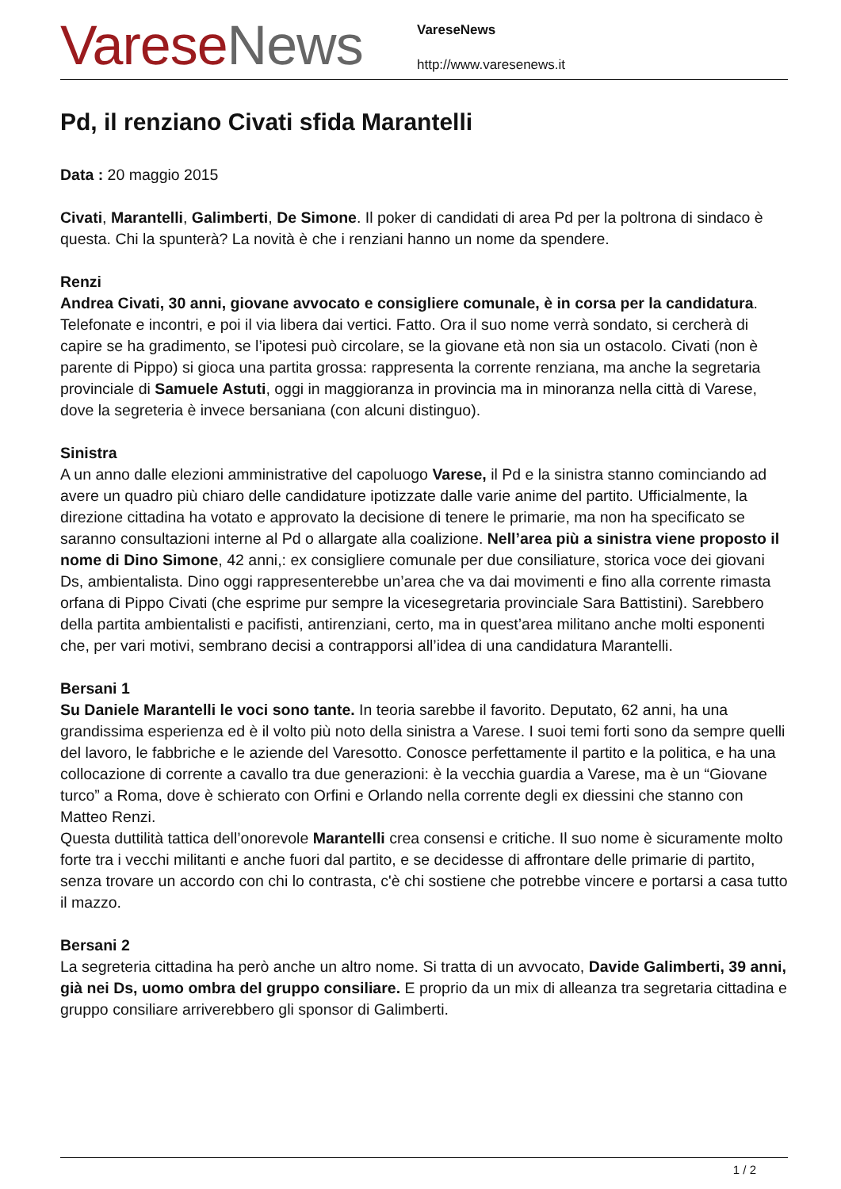Varese News
VareseNews
http://www.varesenews.it
Pd, il renziano Civati sfida Marantelli
Data : 20 maggio 2015
Civati, Marantelli, Galimberti, De Simone. Il poker di candidati di area Pd per la poltrona di sindaco è questa. Chi la spunterà? La novità è che i renziani hanno un nome da spendere.
Renzi
Andrea Civati, 30 anni, giovane avvocato e consigliere comunale, è in corsa per la candidatura. Telefonate e incontri, e poi il via libera dai vertici. Fatto. Ora il suo nome verrà sondato, si cercherà di capire se ha gradimento, se l’ipotesi può circolare, se la giovane età non sia un ostacolo. Civati (non è parente di Pippo) si gioca una partita grossa: rappresenta la corrente renziana, ma anche la segretaria provinciale di Samuele Astuti, oggi in maggioranza in provincia ma in minoranza nella città di Varese, dove la segreteria è invece bersaniana (con alcuni distinguo).
Sinistra
A un anno dalle elezioni amministrative del capoluogo Varese, il Pd e la sinistra stanno cominciando ad avere un quadro più chiaro delle candidature ipotizzate dalle varie anime del partito. Ufficialmente, la direzione cittadina ha votato e approvato la decisione di tenere le primarie, ma non ha specificato se saranno consultazioni interne al Pd o allargate alla coalizione. Nell’area più a sinistra viene proposto il nome di Dino Simone, 42 anni,: ex consigliere comunale per due consiliature, storica voce dei giovani Ds, ambientalista. Dino oggi rappresenterebbe un’area che va dai movimenti e fino alla corrente rimasta orfana di Pippo Civati (che esprime pur sempre la vicesegretaria provinciale Sara Battistini). Sarebbero della partita ambientalisti e pacifisti, antirenziani, certo, ma in quest’area militano anche molti esponenti che, per vari motivi, sembrano decisi a contrapporsi all’idea di una candidatura Marantelli.
Bersani 1
Su Daniele Marantelli le voci sono tante. In teoria sarebbe il favorito. Deputato, 62 anni, ha una grandissima esperienza ed è il volto più noto della sinistra a Varese. I suoi temi forti sono da sempre quelli del lavoro, le fabbriche e le aziende del Varesotto. Conosce perfettamente il partito e la politica, e ha una collocazione di corrente a cavallo tra due generazioni: è la vecchia guardia a Varese, ma è un “Giovane turco” a Roma, dove è schierato con Orfini e Orlando nella corrente degli ex diessini che stanno con Matteo Renzi.
Questa duttilità tattica dell’onorevole Marantelli crea consensi e critiche. Il suo nome è sicuramente molto forte tra i vecchi militanti e anche fuori dal partito, e se decidesse di affrontare delle primarie di partito, senza trovare un accordo con chi lo contrasta, c'è chi sostiene che potrebbe vincere e portarsi a casa tutto il mazzo.
Bersani 2
La segreteria cittadina ha però anche un altro nome. Si tratta di un avvocato, Davide Galimberti, 39 anni, già nei Ds, uomo ombra del gruppo consiliare. E proprio da un mix di alleanza tra segretaria cittadina e gruppo consiliare arriverebbero gli sponsor di Galimberti.
1 / 2